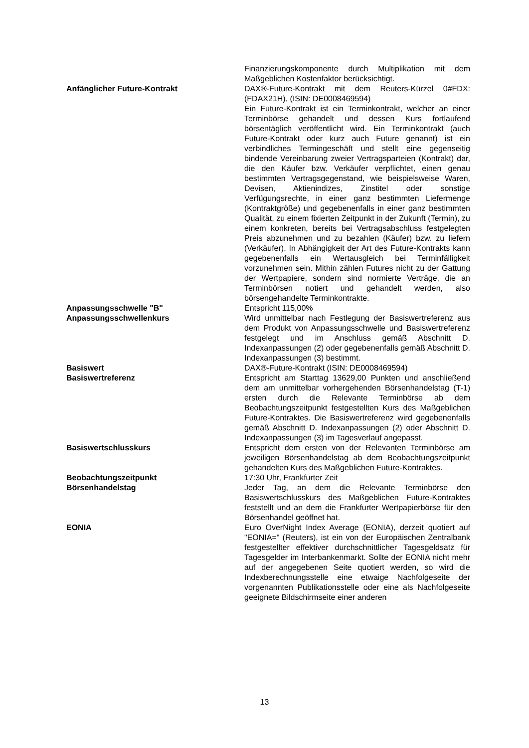Finanzierungskomponente durch Multiplikation mit dem Maßgeblichen Kostenfaktor berücksichtigt.
Anfänglicher Future-Kontrakt DAX®-Future-Kontrakt mit dem Reuters-Kürzel 0#FDX: (FDAX21H), (ISIN: DE0008469594)
Ein Future-Kontrakt ist ein Terminkontrakt, welcher an einer Terminbörse gehandelt und dessen Kurs fortlaufend börsentäglich veröffentlicht wird. Ein Terminkontrakt (auch Future-Kontrakt oder kurz auch Future genannt) ist ein verbindliches Termingeschäft und stellt eine gegenseitig bindende Vereinbarung zweier Vertragsparteien (Kontrakt) dar, die den Käufer bzw. Verkäufer verpflichtet, einen genau bestimmten Vertragsgegenstand, wie beispielsweise Waren, Devisen, Aktienindizes, Zinstitel oder sonstige Verfügungsrechte, in einer ganz bestimmten Liefermenge (Kontraktgröße) und gegebenenfalls in einer ganz bestimmten Qualität, zu einem fixierten Zeitpunkt in der Zukunft (Termin), zu einem konkreten, bereits bei Vertragsabschluss festgelegten Preis abzunehmen und zu bezahlen (Käufer) bzw. zu liefern (Verkäufer). In Abhängigkeit der Art des Future-Kontrakts kann gegebenenfalls ein Wertausgleich bei Terminfälligkeit vorzunehmen sein. Mithin zählen Futures nicht zu der Gattung der Wertpapiere, sondern sind normierte Verträge, die an Terminbörsen notiert und gehandelt werden, also börsengehandelte Terminkontrakte.
Anpassungsschwelle "B" Entspricht 115,00%
Anpassungsschwellenkurs Wird unmittelbar nach Festlegung der Basiswertreferenz aus dem Produkt von Anpassungsschwelle und Basiswertreferenz festgelegt und im Anschluss gemäß Abschnitt D. Indexanpassungen (2) oder gegebenenfalls gemäß Abschnitt D. Indexanpassungen (3) bestimmt.
Basiswert DAX®-Future-Kontrakt (ISIN: DE0008469594)
Basiswertreferenz Entspricht am Starttag 13629,00 Punkten und anschließend dem am unmittelbar vorhergehenden Börsenhandelstag (T-1) ersten durch die Relevante Terminbörse ab dem Beobachtungszeitpunkt festgestellten Kurs des Maßgeblichen Future-Kontraktes. Die Basiswertreferenz wird gegebenenfalls gemäß Abschnitt D. Indexanpassungen (2) oder Abschnitt D. Indexanpassungen (3) im Tagesverlauf angepasst.
Basiswertschlusskurs Entspricht dem ersten von der Relevanten Terminbörse am jeweiligen Börsenhandelstag ab dem Beobachtungszeitpunkt gehandelten Kurs des Maßgeblichen Future-Kontraktes.
Beobachtungszeitpunkt 17:30 Uhr, Frankfurter Zeit
Börsenhandelstag Jeder Tag, an dem die Relevante Terminbörse den Basiswertschlusskurs des Maßgeblichen Future-Kontraktes feststellt und an dem die Frankfurter Wertpapierbörse für den Börsenhandel geöffnet hat.
EONIA Euro OverNight Index Average (EONIA), derzeit quotiert auf "EONIA=" (Reuters), ist ein von der Europäischen Zentralbank festgestellter effektiver durchschnittlicher Tagesgeldsatz für Tagesgelder im Interbankenmarkt. Sollte der EONIA nicht mehr auf der angegebenen Seite quotiert werden, so wird die Indexberechnungsstelle eine etwaige Nachfolgeseite der vorgenannten Publikationsstelle oder eine als Nachfolgeseite geeignete Bildschirmseite einer anderen
13